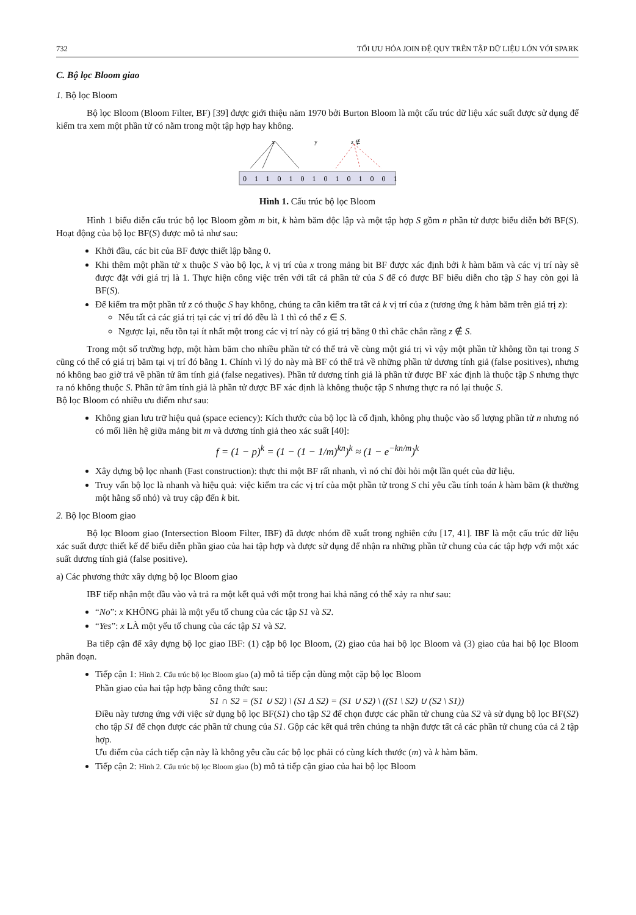732 TỐI ƯU HÓA JOIN ĐỆ QUY TRÊN TẬP DỮ LIỆU LỚN VỚI SPARK
C. Bộ lọc Bloom giao
1. Bộ lọc Bloom
Bộ lọc Bloom (Bloom Filter, BF) [39] được giới thiệu năm 1970 bởi Burton Bloom là một cấu trúc dữ liệu xác suất được sử dụng để kiểm tra xem một phần tử có nằm trong một tập hợp hay không.
x
y
z ∉
01101010101001
Hình 1. Cấu trúc bộ lọc Bloom
Hình 1 biểu diễn cấu trúc bộ lọc Bloom gồm m bit, k hàm băm độc lập và một tập hợp S gồm n phần tử được biểu diễn bởi BF(S). Hoạt động của bộ lọc BF(S) được mô tả như sau:
Khởi đầu, các bit của BF được thiết lập bằng 0.
Khi thêm một phần tử x thuộc S vào bộ lọc, k vị trí của x trong mảng bit BF được xác định bởi k hàm băm và các vị trí này sẽ được đặt với giá trị là 1. Thực hiện công việc trên với tất cả phần tử của S để có được BF biểu diễn cho tập S hay còn gọi là BF(S).
Để kiểm tra một phần tử z có thuộc S hay không, chúng ta cần kiểm tra tất cả k vị trí của z (tương ứng k hàm băm trên giá trị z):
Nếu tất cả các giá trị tại các vị trí đó đều là 1 thì có thể z ∈ S.
Ngược lại, nếu tồn tại ít nhất một trong các vị trí này có giá trị bằng 0 thì chắc chắn rằng z ∉ S.
Trong một số trường hợp, một hàm băm cho nhiều phần tử có thể trả về cùng một giá trị vì vậy một phần tử không tồn tại trong S cũng có thể có giá trị băm tại vị trí đó bằng 1. Chính vì lý do này mà BF có thể trả về những phần tử dương tính giả (false positives), nhưng nó không bao giờ trả về phần tử âm tính giả (false negatives). Phần tử dương tính giả là phần tử được BF xác định là thuộc tập S nhưng thực ra nó không thuộc S. Phần tử âm tính giả là phần tử được BF xác định là không thuộc tập S nhưng thực ra nó lại thuộc S.
Bộ lọc Bloom có nhiều ưu điểm như sau:
Không gian lưu trữ hiệu quả (space eciency): Kích thước của bộ lọc là cố định, không phụ thuộc vào số lượng phần tử n nhưng nó có mối liên hệ giữa mảng bit m và dương tính giả theo xác suất [40]:
f = (1 − p)<sup>k</sup> = (1 − (1 − 1/m)<sup>kn</sup>)<sup>k</sup> ≈ (1 − e<sup>−kn/m</sup>)<sup>k</sup>
Xây dựng bộ lọc nhanh (Fast construction): thực thi một BF rất nhanh, vì nó chỉ đòi hỏi một lần quét của dữ liệu.
Truy vấn bộ lọc là nhanh và hiệu quả: việc kiểm tra các vị trí của một phần tử trong S chỉ yêu cầu tính toán k hàm băm (k thường một hằng số nhỏ) và truy cập đến k bit.
2. Bộ lọc Bloom giao
Bộ lọc Bloom giao (Intersection Bloom Filter, IBF) đã được nhóm đề xuất trong nghiên cứu [17, 41]. IBF là một cấu trúc dữ liệu xác suất được thiết kế để biểu diễn phần giao của hai tập hợp và được sử dụng để nhận ra những phần tử chung của các tập hợp với một xác suất dương tính giả (false positive).
a) Các phương thức xây dựng bộ lọc Bloom giao
IBF tiếp nhận một đầu vào và trả ra một kết quả với một trong hai khả năng có thể xảy ra như sau:
“No”: x KHÔNG phải là một yếu tố chung của các tập S1 và S2.
“Yes”: x LÀ một yếu tố chung của các tập S1 và S2.
Ba tiếp cận để xây dựng bộ lọc giao IBF: (1) cặp bộ lọc Bloom, (2) giao của hai bộ lọc Bloom và (3) giao của hai bộ lọc Bloom phân đoạn.
Tiếp cận 1: Hình 2. Cấu trúc bộ lọc Bloom giao (a) mô tả tiếp cận dùng một cặp bộ lọc Bloom
Phần giao của hai tập hợp bằng công thức sau:
S1 ∩ S2 = (S1 ∪ S2) \ (S1 Δ S2) = (S1 ∪ S2) \ ((S1 \ S2) ∪ (S2 \ S1))
Điều này tương ứng với việc sử dụng bộ lọc BF(S1) cho tập S2 để chọn được các phần tử chung của S2 và sử dụng bộ lọc BF(S2) cho tập S1 để chọn được các phần tử chung của S1. Gộp các kết quả trên chúng ta nhận được tất cả các phần tử chung của cả 2 tập hợp.
Ưu điểm của cách tiếp cận này là không yêu cầu các bộ lọc phải có cùng kích thước (m) và k hàm băm.
Tiếp cận 2: Hình 2. Cấu trúc bộ lọc Bloom giao (b) mô tả tiếp cận giao của hai bộ lọc Bloom